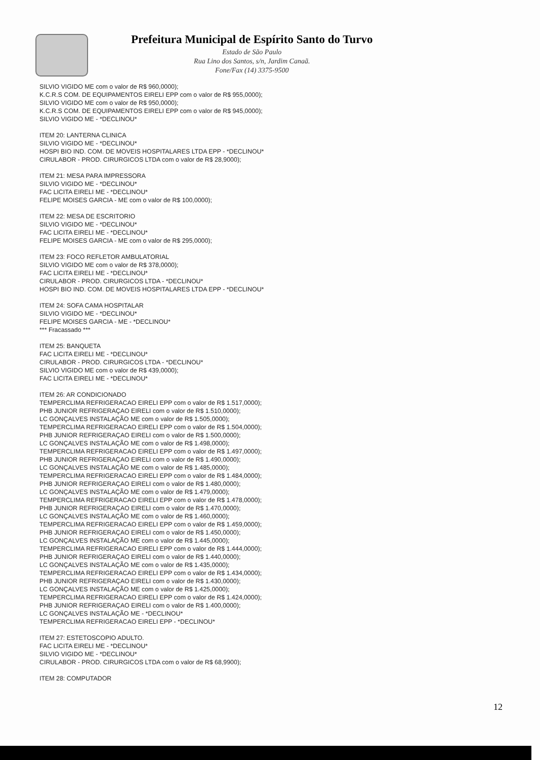Prefeitura Municipal de Espírito Santo do Turvo
Estado de São Paulo
Rua Lino dos Santos, s/n, Jardim Canaã.
Fone/Fax (14) 3375-9500
SILVIO VIGIDO ME com o valor de R$ 960,0000);
K.C.R.S COM. DE EQUIPAMENTOS EIRELI EPP com o valor de R$ 955,0000);
SILVIO VIGIDO ME com o valor de R$ 950,0000);
K.C.R.S COM. DE EQUIPAMENTOS EIRELI EPP com o valor de R$ 945,0000);
SILVIO VIGIDO ME - *DECLINOU*
ITEM 20: LANTERNA CLINICA
SILVIO VIGIDO ME - *DECLINOU*
HOSPI BIO IND. COM. DE MOVEIS HOSPITALARES LTDA EPP - *DECLINOU*
CIRULABOR - PROD. CIRURGICOS LTDA com o valor de R$ 28,9000);
ITEM 21: MESA PARA IMPRESSORA
SILVIO VIGIDO ME - *DECLINOU*
FAC LICITA EIRELI ME - *DECLINOU*
FELIPE MOISES GARCIA - ME com o valor de R$ 100,0000);
ITEM 22: MESA DE ESCRITORIO
SILVIO VIGIDO ME - *DECLINOU*
FAC LICITA EIRELI ME - *DECLINOU*
FELIPE MOISES GARCIA - ME com o valor de R$ 295,0000);
ITEM 23: FOCO REFLETOR AMBULATORIAL
SILVIO VIGIDO ME com o valor de R$ 378,0000);
FAC LICITA EIRELI ME - *DECLINOU*
CIRULABOR - PROD. CIRURGICOS LTDA - *DECLINOU*
HOSPI BIO IND. COM. DE MOVEIS HOSPITALARES LTDA EPP - *DECLINOU*
ITEM 24: SOFA CAMA HOSPITALAR
SILVIO VIGIDO ME - *DECLINOU*
FELIPE MOISES GARCIA - ME - *DECLINOU*
*** Fracassado ***
ITEM 25: BANQUETA
FAC LICITA EIRELI ME - *DECLINOU*
CIRULABOR - PROD. CIRURGICOS LTDA - *DECLINOU*
SILVIO VIGIDO ME com o valor de R$ 439,0000);
FAC LICITA EIRELI ME - *DECLINOU*
ITEM 26: AR CONDICIONADO
TEMPERCLIMA REFRIGERACAO EIRELI EPP com o valor de R$ 1.517,0000);
PHB JUNIOR REFRIGERAÇAO EIRELI com o valor de R$ 1.510,0000);
LC GONÇALVES INSTALAÇÃO ME com o valor de R$ 1.505,0000);
TEMPERCLIMA REFRIGERACAO EIRELI EPP com o valor de R$ 1.504,0000);
PHB JUNIOR REFRIGERAÇAO EIRELI com o valor de R$ 1.500,0000);
LC GONÇALVES INSTALAÇÃO ME com o valor de R$ 1.498,0000);
TEMPERCLIMA REFRIGERACAO EIRELI EPP com o valor de R$ 1.497,0000);
PHB JUNIOR REFRIGERAÇAO EIRELI com o valor de R$ 1.490,0000);
LC GONÇALVES INSTALAÇÃO ME com o valor de R$ 1.485,0000);
TEMPERCLIMA REFRIGERACAO EIRELI EPP com o valor de R$ 1.484,0000);
PHB JUNIOR REFRIGERAÇAO EIRELI com o valor de R$ 1.480,0000);
LC GONÇALVES INSTALAÇÃO ME com o valor de R$ 1.479,0000);
TEMPERCLIMA REFRIGERACAO EIRELI EPP com o valor de R$ 1.478,0000);
PHB JUNIOR REFRIGERAÇAO EIRELI com o valor de R$ 1.470,0000);
LC GONÇALVES INSTALAÇÃO ME com o valor de R$ 1.460,0000);
TEMPERCLIMA REFRIGERACAO EIRELI EPP com o valor de R$ 1.459,0000);
PHB JUNIOR REFRIGERAÇAO EIRELI com o valor de R$ 1.450,0000);
LC GONÇALVES INSTALAÇÃO ME com o valor de R$ 1.445,0000);
TEMPERCLIMA REFRIGERACAO EIRELI EPP com o valor de R$ 1.444,0000);
PHB JUNIOR REFRIGERAÇAO EIRELI com o valor de R$ 1.440,0000);
LC GONÇALVES INSTALAÇÃO ME com o valor de R$ 1.435,0000);
TEMPERCLIMA REFRIGERACAO EIRELI EPP com o valor de R$ 1.434,0000);
PHB JUNIOR REFRIGERAÇAO EIRELI com o valor de R$ 1.430,0000);
LC GONÇALVES INSTALAÇÃO ME com o valor de R$ 1.425,0000);
TEMPERCLIMA REFRIGERACAO EIRELI EPP com o valor de R$ 1.424,0000);
PHB JUNIOR REFRIGERAÇAO EIRELI com o valor de R$ 1.400,0000);
LC GONÇALVES INSTALAÇÃO ME - *DECLINOU*
TEMPERCLIMA REFRIGERACAO EIRELI EPP - *DECLINOU*
ITEM 27: ESTETOSCOPIO ADULTO.
FAC LICITA EIRELI ME - *DECLINOU*
SILVIO VIGIDO ME - *DECLINOU*
CIRULABOR - PROD. CIRURGICOS LTDA com o valor de R$ 68,9900);
ITEM 28: COMPUTADOR
12